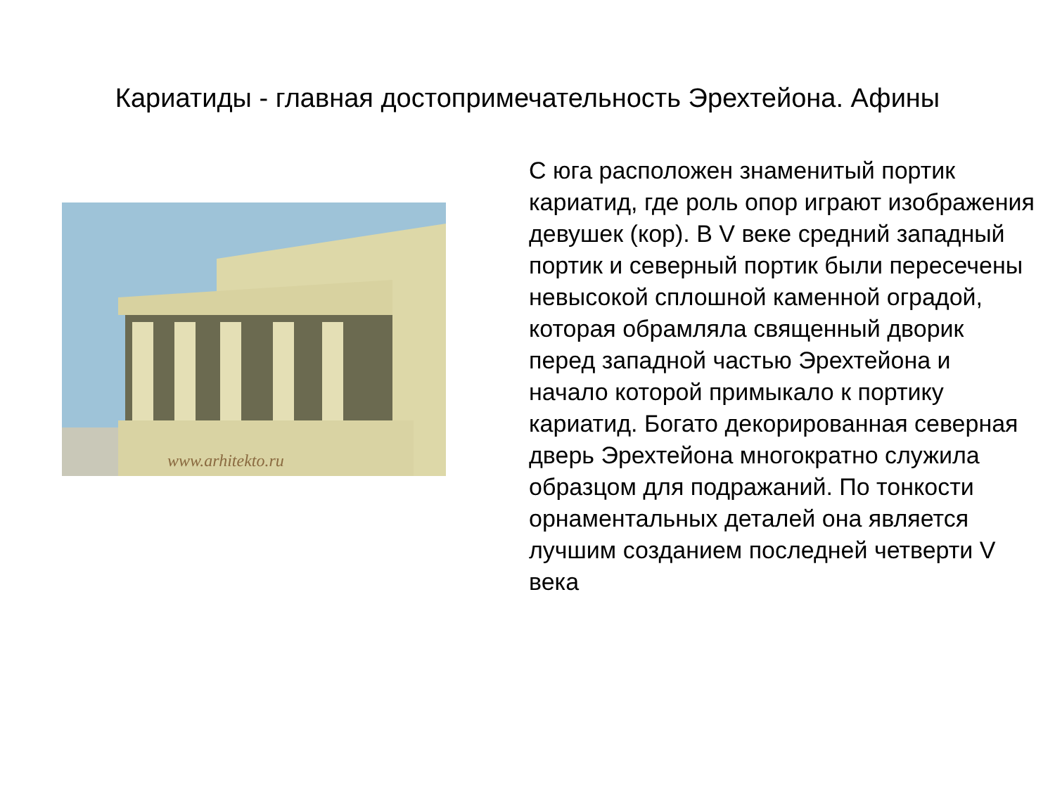Кариатиды - главная достопримечательность Эрехтейона. Афины
www.arhitekto.ru
С юга расположен знаменитый портик кариатид, где роль опор играют изображения девушек (кор). В V веке средний западный портик и северный портик были пересечены невысокой сплошной каменной оградой, которая обрамляла священный дворик перед западной частью Эрехтейона и начало которой примыкало к портику кариатид. Богато декорированная северная дверь Эрехтейона многократно служила образцом для подражаний. По тонкости орнаментальных деталей она является лучшим созданием последней четверти V века